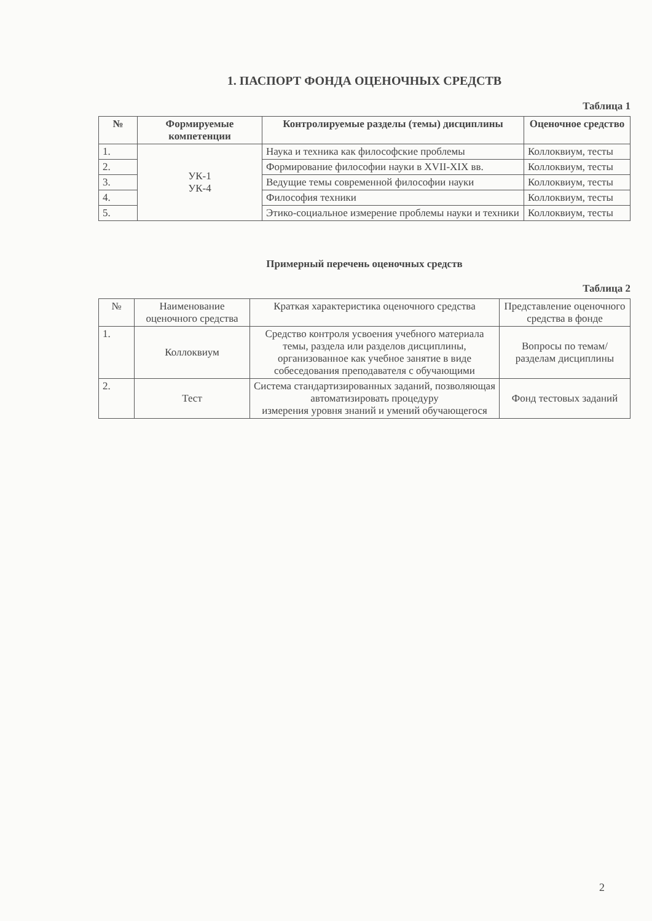1. ПАСПОРТ ФОНДА ОЦЕНОЧНЫХ СРЕДСТВ
Таблица 1
| № | Формируемые компетенции | Контролируемые разделы (темы) дисциплины | Оценочное средство |
| --- | --- | --- | --- |
| 1. | УК-1 УК-4 | Наука и техника как философские проблемы | Коллоквиум, тесты |
| 2. | | Формирование философии науки в XVII-XIX вв. | Коллоквиум, тесты |
| 3. | | Ведущие темы современной философии науки | Коллоквиум, тесты |
| 4. | | Философия техники | Коллоквиум, тесты |
| 5. | | Этико-социальное измерение проблемы науки и техники | Коллоквиум, тесты |
Примерный перечень оценочных средств
Таблица 2
| № | Наименование оценочного средства | Краткая характеристика оценочного средства | Представление оценочного средства в фонде |
| --- | --- | --- | --- |
| 1. | Коллоквиум | Средство контроля усвоения учебного материала темы, раздела или разделов дисциплины, организованное как учебное занятие в виде собеседования преподавателя с обучающими | Вопросы по темам/разделам дисциплины |
| 2. | Тест | Система стандартизированных заданий, позволяющая автоматизировать процедуру измерения уровня знаний и умений обучающегося | Фонд тестовых заданий |
2